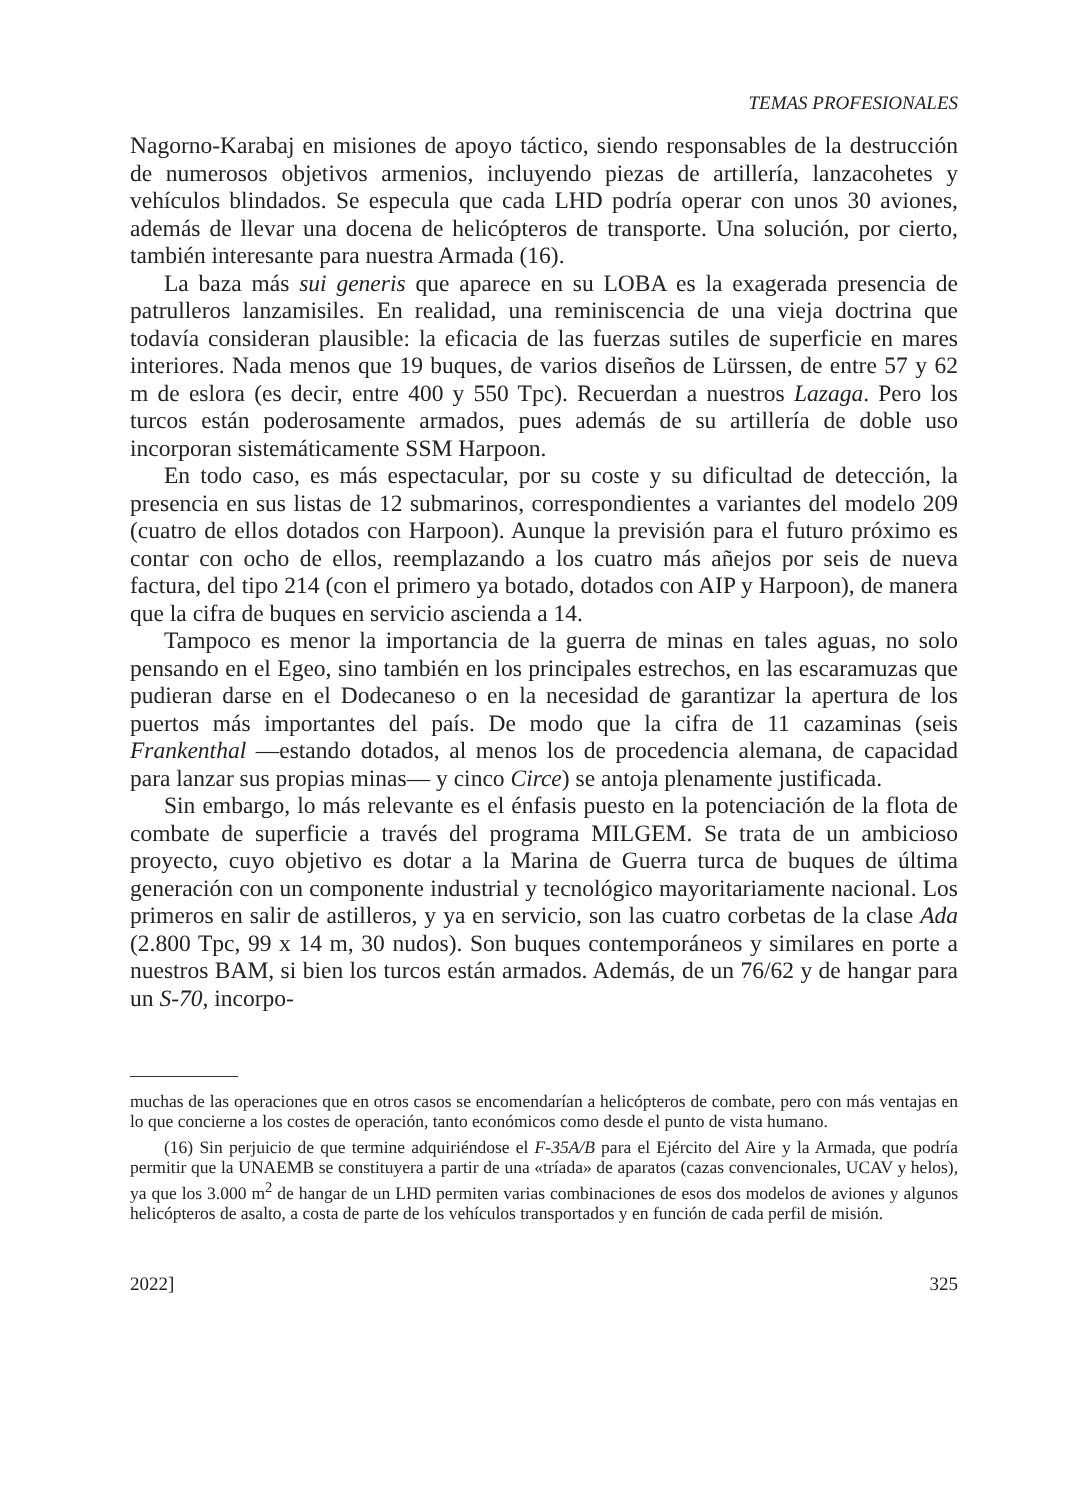TEMAS PROFESIONALES
Nagorno-Karabaj en misiones de apoyo táctico, siendo responsables de la destrucción de numerosos objetivos armenios, incluyendo piezas de artillería, lanzacohetes y vehículos blindados. Se especula que cada LHD podría operar con unos 30 aviones, además de llevar una docena de helicópteros de transporte. Una solución, por cierto, también interesante para nuestra Armada (16).
La baza más sui generis que aparece en su LOBA es la exagerada presencia de patrulleros lanzamisiles. En realidad, una reminiscencia de una vieja doctrina que todavía consideran plausible: la eficacia de las fuerzas sutiles de superficie en mares interiores. Nada menos que 19 buques, de varios diseños de Lürssen, de entre 57 y 62 m de eslora (es decir, entre 400 y 550 Tpc). Recuerdan a nuestros Lazaga. Pero los turcos están poderosamente armados, pues además de su artillería de doble uso incorporan sistemáticamente SSM Harpoon.
En todo caso, es más espectacular, por su coste y su dificultad de detección, la presencia en sus listas de 12 submarinos, correspondientes a variantes del modelo 209 (cuatro de ellos dotados con Harpoon). Aunque la previsión para el futuro próximo es contar con ocho de ellos, reemplazando a los cuatro más añejos por seis de nueva factura, del tipo 214 (con el primero ya botado, dotados con AIP y Harpoon), de manera que la cifra de buques en servicio ascienda a 14.
Tampoco es menor la importancia de la guerra de minas en tales aguas, no solo pensando en el Egeo, sino también en los principales estrechos, en las escaramuzas que pudieran darse en el Dodecaneso o en la necesidad de garantizar la apertura de los puertos más importantes del país. De modo que la cifra de 11 cazaminas (seis Frankenthal —estando dotados, al menos los de procedencia alemana, de capacidad para lanzar sus propias minas— y cinco Circe) se antoja plenamente justificada.
Sin embargo, lo más relevante es el énfasis puesto en la potenciación de la flota de combate de superficie a través del programa MILGEM. Se trata de un ambicioso proyecto, cuyo objetivo es dotar a la Marina de Guerra turca de buques de última generación con un componente industrial y tecnológico mayoritariamente nacional. Los primeros en salir de astilleros, y ya en servicio, son las cuatro corbetas de la clase Ada (2.800 Tpc, 99 x 14 m, 30 nudos). Son buques contemporáneos y similares en porte a nuestros BAM, si bien los turcos están armados. Además, de un 76/62 y de hangar para un S-70, incorpo-
muchas de las operaciones que en otros casos se encomendarían a helicópteros de combate, pero con más ventajas en lo que concierne a los costes de operación, tanto económicos como desde el punto de vista humano.
(16) Sin perjuicio de que termine adquiriéndose el F-35A/B para el Ejército del Aire y la Armada, que podría permitir que la UNAEMB se constituyera a partir de una «tríada» de aparatos (cazas convencionales, UCAV y helos), ya que los 3.000 m<sup>2</sup> de hangar de un LHD permiten varias combinaciones de esos dos modelos de aviones y algunos helicópteros de asalto, a costa de parte de los vehículos transportados y en función de cada perfil de misión.
2022] 325